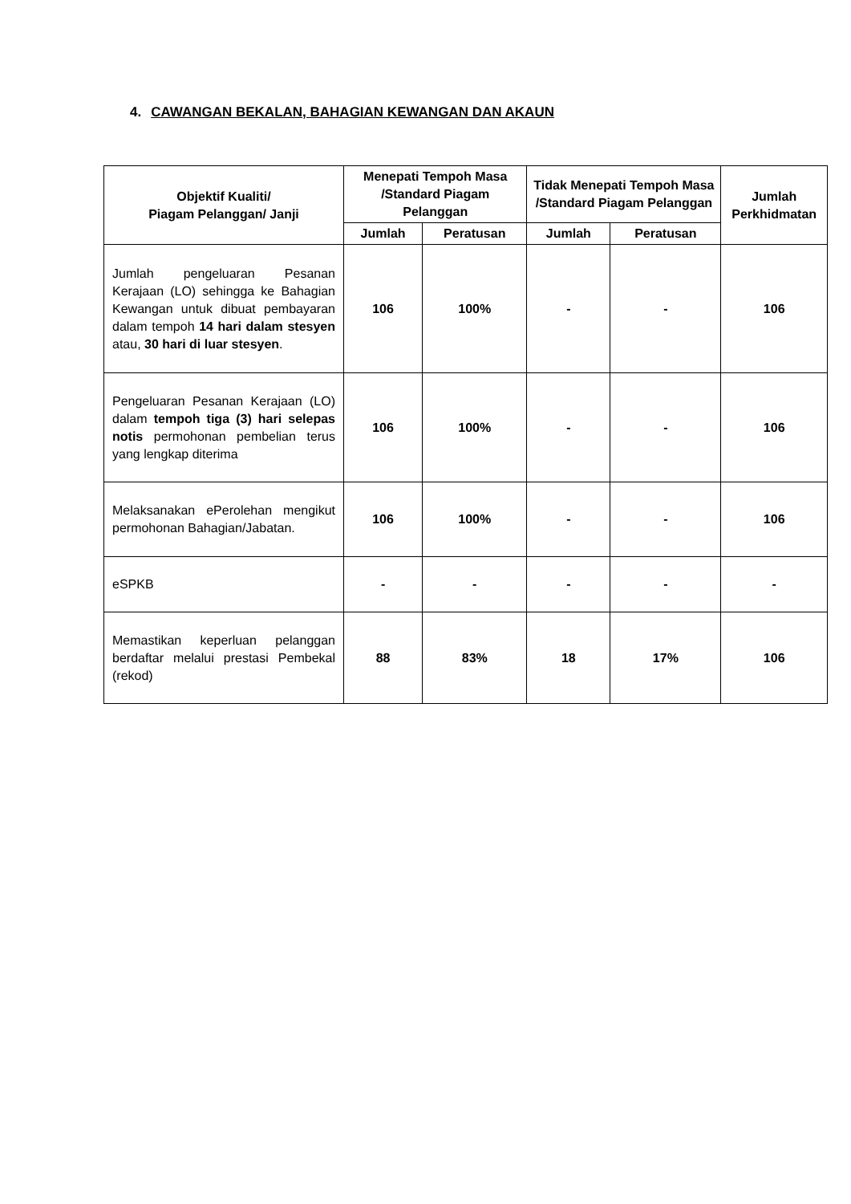4. CAWANGAN BEKALAN, BAHAGIAN KEWANGAN DAN AKAUN
| Objektif Kualiti/ Piagam Pelanggan/ Janji | Menepati Tempoh Masa /Standard Piagam Pelanggan | | Tidak Menepati Tempoh Masa /Standard Piagam Pelanggan | | Jumlah Perkhidmatan |
| --- | --- | --- | --- | --- | --- |
| | Jumlah | Peratusan | Jumlah | Peratusan | |
| Jumlah pengeluaran Pesanan Kerajaan (LO) sehingga ke Bahagian Kewangan untuk dibuat pembayaran dalam tempoh 14 hari dalam stesyen atau, 30 hari di luar stesyen . | 106 | 100% | - | - | 106 |
| Pengeluaran Pesanan Kerajaan (LO) dalam tempoh tiga (3) hari selepas notis permohonan pembelian terus yang lengkap diterima | 106 | 100% | - | - | 106 |
| Melaksanakan ePerolehan mengikut permohonan Bahagian/Jabatan. | 106 | 100% | - | - | 106 |
| eSPKB | - | - | - | - | - |
| Memastikan keperluan pelanggan berdaftar melalui prestasi Pembekal (rekod) | 88 | 83% | 18 | 17% | 106 |